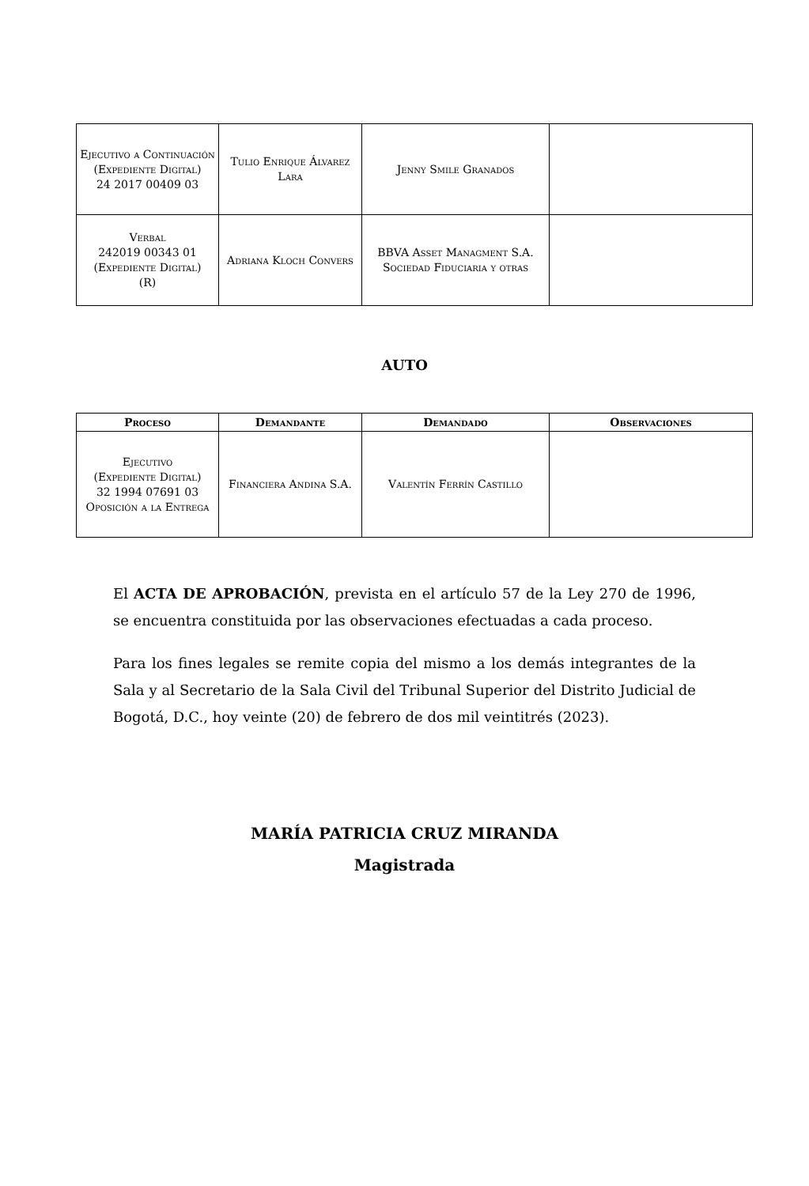| Ejecutivo a Continuación (Expediente Digital) 24 2017 00409 03 | Tulio Enrique Álvarez Lara | Jenny Smile Granados | |
| Verbal 242019 00343 01 (Expediente Digital) (R) | Adriana Kloch Convers | BBVA Asset Managment S.A. Sociedad Fiduciaria y otras | |
AUTO
| Proceso | Demandante | Demandado | Observaciones |
| --- | --- | --- | --- |
| Ejecutivo (Expediente Digital) 32 1994 07691 03 Oposición a la Entrega | Financiera Andina S.A. | Valentín Ferrín Castillo | |
El ACTA DE APROBACIÓN, prevista en el artículo 57 de la Ley 270 de 1996, se encuentra constituida por las observaciones efectuadas a cada proceso.
Para los fines legales se remite copia del mismo a los demás integrantes de la Sala y al Secretario de la Sala Civil del Tribunal Superior del Distrito Judicial de Bogotá, D.C., hoy veinte (20) de febrero de dos mil veintitrés (2023).
MARÍA PATRICIA CRUZ MIRANDA
Magistrada